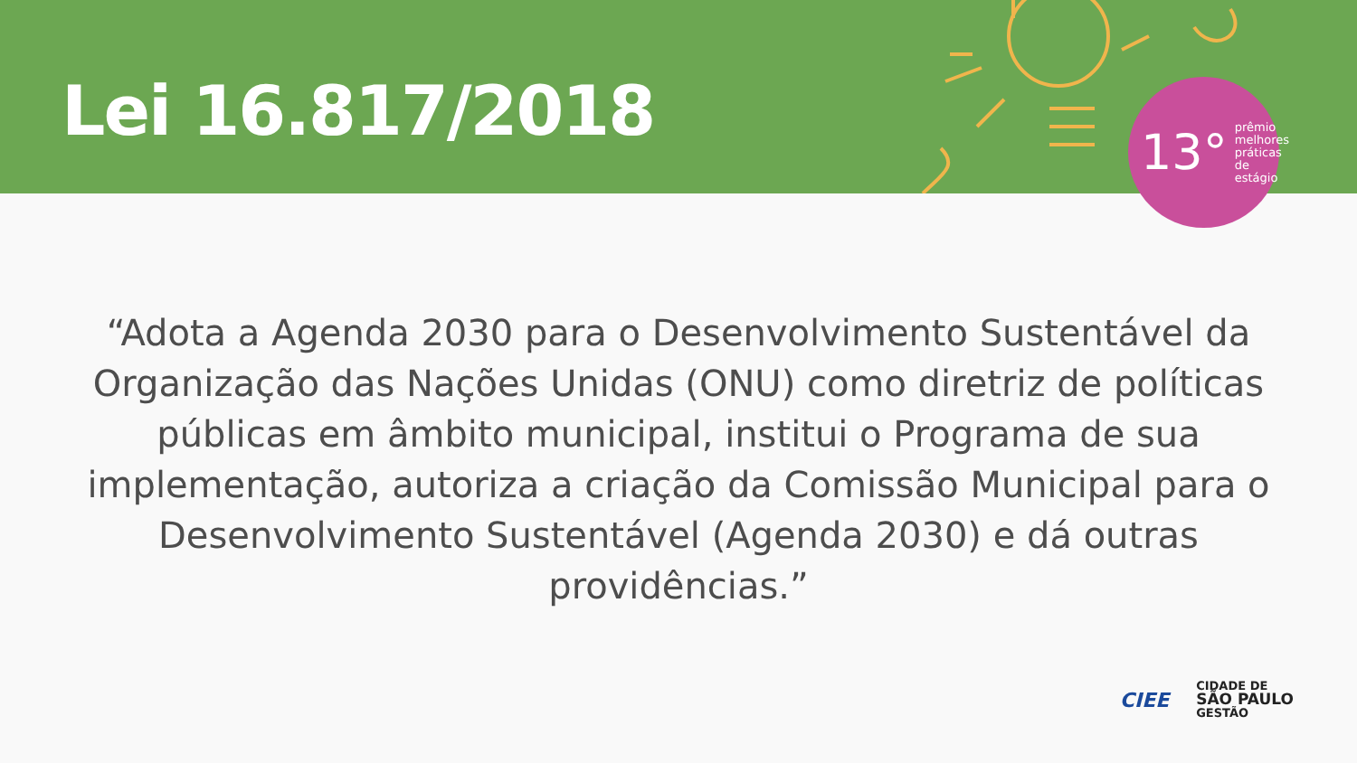Lei 16.817/2018
13° prêmio
melhores
práticas
de estágio
“Adota a Agenda 2030 para o Desenvolvimento Sustentável da Organização das Nações Unidas (ONU) como diretriz de políticas públicas em âmbito municipal, institui o Programa de sua implementação, autoriza a criação da Comissão Municipal para o Desenvolvimento Sustentável (Agenda 2030) e dá outras providências.”
CIEE CIDADE DE
SÃO PAULO
GESTÃO